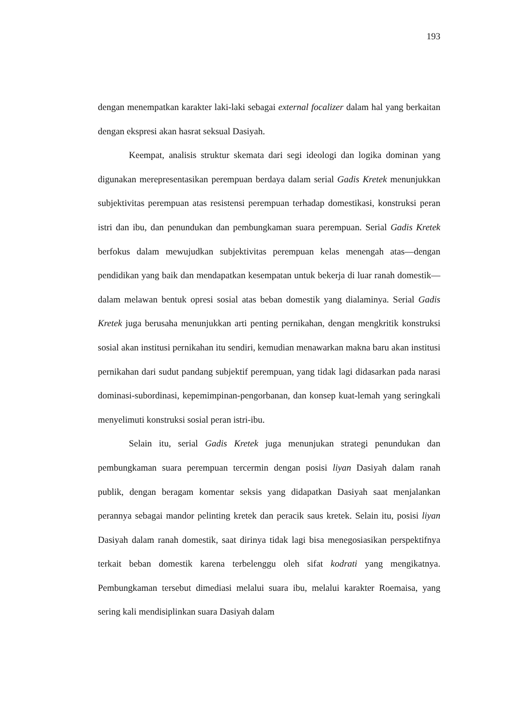193
dengan menempatkan karakter laki-laki sebagai external focalizer dalam hal yang berkaitan dengan ekspresi akan hasrat seksual Dasiyah.
Keempat, analisis struktur skemata dari segi ideologi dan logika dominan yang digunakan merepresentasikan perempuan berdaya dalam serial Gadis Kretek menunjukkan subjektivitas perempuan atas resistensi perempuan terhadap domestikasi, konstruksi peran istri dan ibu, dan penundukan dan pembungkaman suara perempuan. Serial Gadis Kretek berfokus dalam mewujudkan subjektivitas perempuan kelas menengah atas—dengan pendidikan yang baik dan mendapatkan kesempatan untuk bekerja di luar ranah domestik—dalam melawan bentuk opresi sosial atas beban domestik yang dialaminya. Serial Gadis Kretek juga berusaha menunjukkan arti penting pernikahan, dengan mengkritik konstruksi sosial akan institusi pernikahan itu sendiri, kemudian menawarkan makna baru akan institusi pernikahan dari sudut pandang subjektif perempuan, yang tidak lagi didasarkan pada narasi dominasi-subordinasi, kepemimpinan-pengorbanan, dan konsep kuat-lemah yang seringkali menyelimuti konstruksi sosial peran istri-ibu.
Selain itu, serial Gadis Kretek juga menunjukan strategi penundukan dan pembungkaman suara perempuan tercermin dengan posisi liyan Dasiyah dalam ranah publik, dengan beragam komentar seksis yang didapatkan Dasiyah saat menjalankan perannya sebagai mandor pelinting kretek dan peracik saus kretek. Selain itu, posisi liyan Dasiyah dalam ranah domestik, saat dirinya tidak lagi bisa menegosiasikan perspektifnya terkait beban domestik karena terbelenggu oleh sifat kodrati yang mengikatnya. Pembungkaman tersebut dimediasi melalui suara ibu, melalui karakter Roemaisa, yang sering kali mendisiplinkan suara Dasiyah dalam